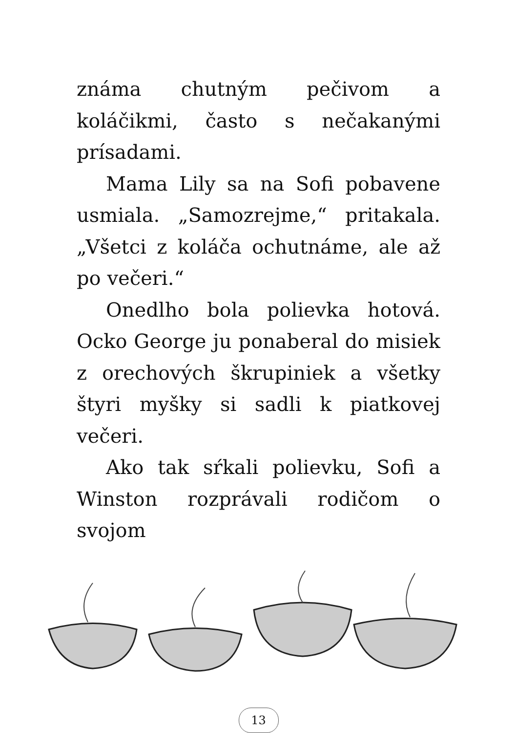známa chutným pečivom a koláčikmi, často s nečakanými prísadami.
Mama Lily sa na Sofi pobavene usmiala. „Samozrejme,“ pritakala. „Všetci z koláča ochutnáme, ale až po večeri.“
Onedlho bola polievka hotová. Ocko George ju ponaberal do misiek z orechových škrupiniek a všetky štyri myšky si sadli k piatkovej večeri.
Ako tak sŕkali polievku, Sofi a Winston rozprávali rodičom o svojom
13